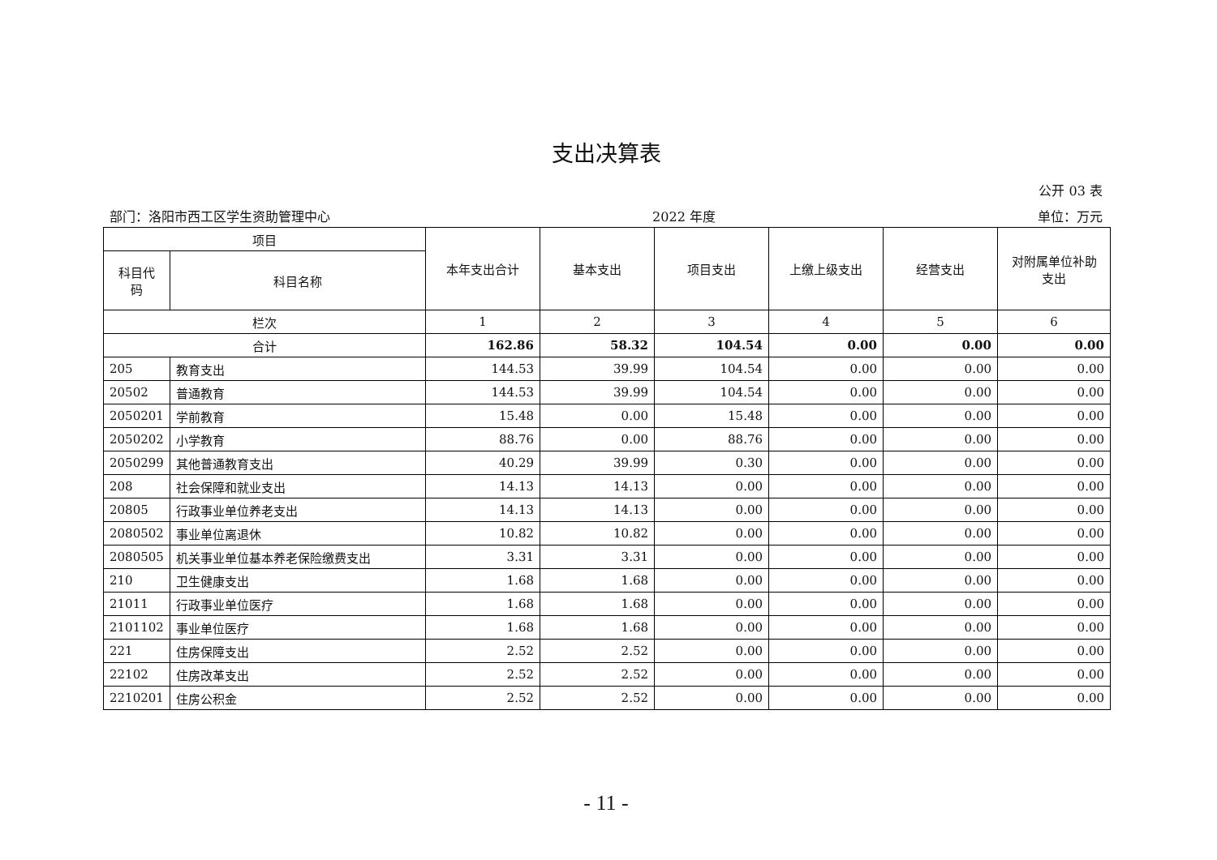支出决算表
公开 03 表
部门：洛阳市西工区学生资助管理中心 2022 年度 单位：万元
| 项目 | | 本年支出合计 | 基本支出 | 项目支出 | 上缴上级支出 | 经营支出 | 对附属单位补助 支出 |
| --- | --- | --- | --- | --- | --- | --- | --- |
| 科目代 码 | 科目名称 | | | | | | |
| 栏次 | | 1 | 2 | 3 | 4 | 5 | 6 |
| 合计 | | 162.86 | 58.32 | 104.54 | 0.00 | 0.00 | 0.00 |
| 205 | 教育支出 | 144.53 | 39.99 | 104.54 | 0.00 | 0.00 | 0.00 |
| 20502 | 普通教育 | 144.53 | 39.99 | 104.54 | 0.00 | 0.00 | 0.00 |
| 2050201 | 学前教育 | 15.48 | 0.00 | 15.48 | 0.00 | 0.00 | 0.00 |
| 2050202 | 小学教育 | 88.76 | 0.00 | 88.76 | 0.00 | 0.00 | 0.00 |
| 2050299 | 其他普通教育支出 | 40.29 | 39.99 | 0.30 | 0.00 | 0.00 | 0.00 |
| 208 | 社会保障和就业支出 | 14.13 | 14.13 | 0.00 | 0.00 | 0.00 | 0.00 |
| 20805 | 行政事业单位养老支出 | 14.13 | 14.13 | 0.00 | 0.00 | 0.00 | 0.00 |
| 2080502 | 事业单位离退休 | 10.82 | 10.82 | 0.00 | 0.00 | 0.00 | 0.00 |
| 2080505 | 机关事业单位基本养老保险缴费支出 | 3.31 | 3.31 | 0.00 | 0.00 | 0.00 | 0.00 |
| 210 | 卫生健康支出 | 1.68 | 1.68 | 0.00 | 0.00 | 0.00 | 0.00 |
| 21011 | 行政事业单位医疗 | 1.68 | 1.68 | 0.00 | 0.00 | 0.00 | 0.00 |
| 2101102 | 事业单位医疗 | 1.68 | 1.68 | 0.00 | 0.00 | 0.00 | 0.00 |
| 221 | 住房保障支出 | 2.52 | 2.52 | 0.00 | 0.00 | 0.00 | 0.00 |
| 22102 | 住房改革支出 | 2.52 | 2.52 | 0.00 | 0.00 | 0.00 | 0.00 |
| 2210201 | 住房公积金 | 2.52 | 2.52 | 0.00 | 0.00 | 0.00 | 0.00 |
- 11 -